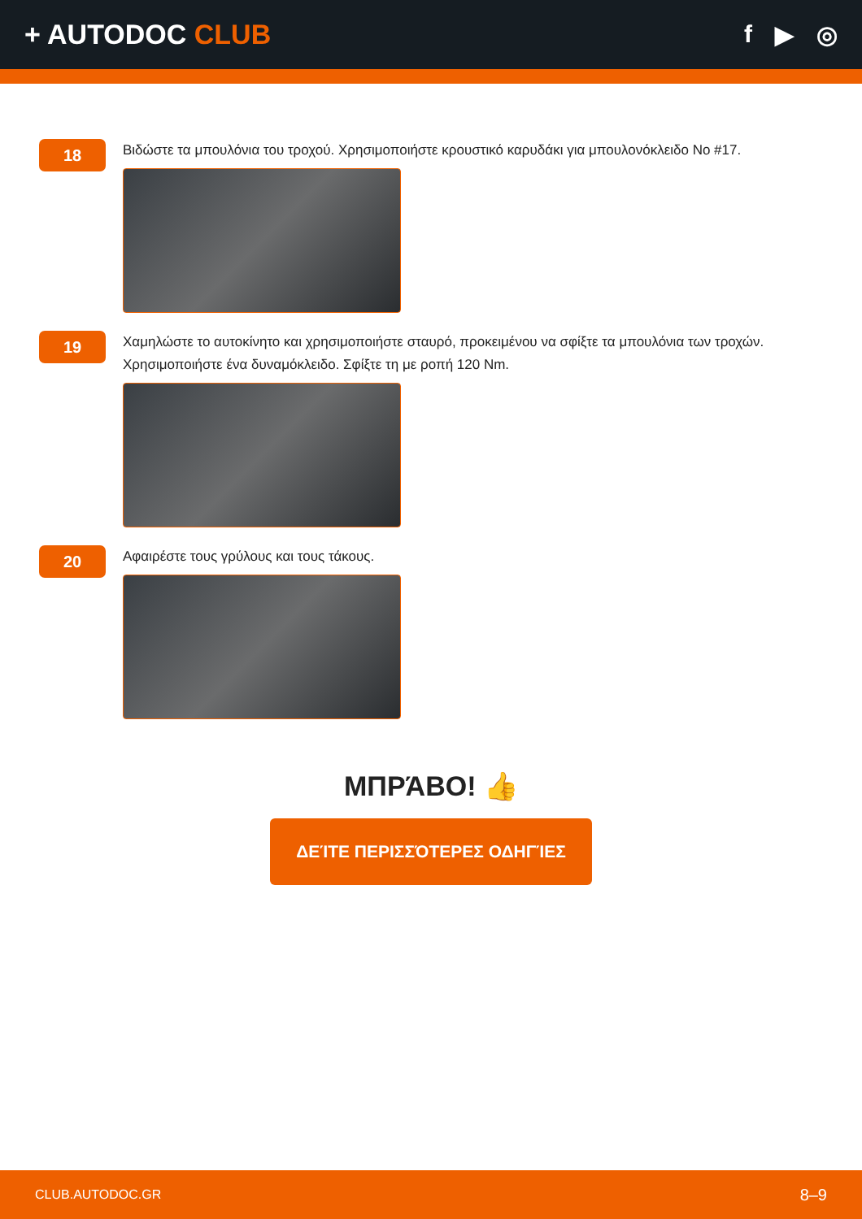+ AUTODOC CLUB f ▶ ◎
18
Βιδώστε τα μπουλόνια του τροχού. Χρησιμοποιήστε κρουστικό καρυδάκι για μπουλονόκλειδο No #17.
19
Χαμηλώστε το αυτοκίνητο και χρησιμοποιήστε σταυρό, προκειμένου να σφίξτε τα μπουλόνια των τροχών. Χρησιμοποιήστε ένα δυναμόκλειδο. Σφίξτε τη με ροπή 120 Nm.
20
Αφαιρέστε τους γρύλους και τους τάκους.
ΜΠΡΆΒΟ! 👍
ΔΕΊΤΕ ΠΕΡΙΣΣΌΤΕΡΕΣ ΟΔΗΓΊΕΣ
CLUB.AUTODOC.GR 8–9